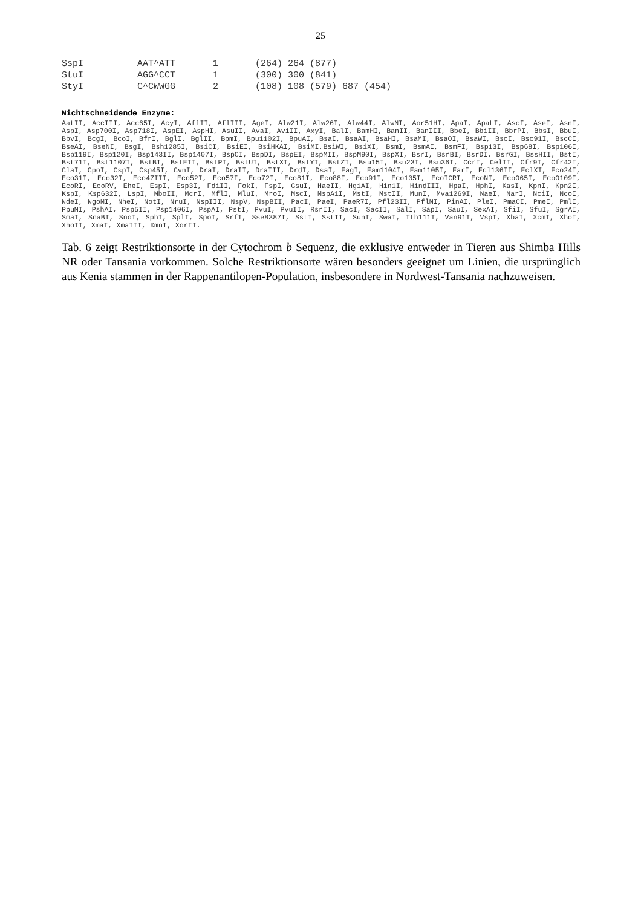25
| SspI | AAT^ATT | 1 | (264) 264 (877) |
| StuI | AGG^CCT | 1 | (300) 300 (841) |
| StyI | C^CWWGG | 2 | (108) 108 (579) 687 (454) |
Nichtschneidende Enzyme:
AatII, AccIII, Acc65I, AcyI, AflII, AflIII, AgeI, Alw21I, Alw26I, Alw44I, AlwNI, Aor51HI, ApaI, ApaLI, AscI, AseI, AsnI, AspI, Asp700I, Asp718I, AspEI, AspHI, AsuII, AvaI, AviII, AxyI, BalI, BamHI, BanII, BanIII, BbeI, BbiII, BbrPI, BbsI, BbuI, BbvI, BcgI, BcoI, BfrI, BglI, BglII, BpmI, Bpu1102I, BpuAI, BsaI, BsaAI, BsaHI, BsaMI, BsaOI, BsaWI, BscI, Bsc91I, BscCI, BseAI, BseNI, BsgI, Bsh1285I, BsiCI, BsiEI, BsiHKAI, BsiMI,BsiWI, BsiXI, BsmI, BsmAI, BsmFI, Bsp13I, Bsp68I, Bsp106I, Bsp119I, Bsp120I, Bsp143II, Bsp1407I, BspCI, BspDI, BspEI, BspMII, BspM90I, BspXI, BsrI, BsrBI, BsrDI, BsrGI, BssHII, BstI, Bst71I, Bst1107I, BstBI, BstEII, BstPI, BstUI, BstXI, BstYI, BstZI, Bsu15I, Bsu23I, Bsu36I, CcrI, CelII, Cfr9I, Cfr42I, ClaI, CpoI, CspI, Csp45I, CvnI, DraI, DraII, DraIII, DrdI, DsaI, EagI, Eam1104I, Eam1105I, EarI, Ecl136II, EclXI, Eco24I, Eco31I, Eco32I, Eco47III, Eco52I, Eco57I, Eco72I, Eco81I, Eco88I, Eco91I, Eco105I, EcoICRI, EcoNI, EcoO65I, EcoO109I, EcoRI, EcoRV, EheI, EspI, Esp3I, FdiII, FokI, FspI, GsuI, HaeII, HgiAI, Hin1I, HindIII, HpaI, HphI, KasI, KpnI, Kpn2I, KspI, Ksp632I, LspI, MboII, McrI, MflI, MluI, MroI, MscI, MspA1I, MstI, MstII, MunI, Mva1269I, NaeI, NarI, NciI, NcoI, NdeI, NgoMI, NheI, NotI, NruI, NspIII, NspV, NspBII, PacI, PaeI, PaeR7I, Pfl23II, PflMI, PinAI, PleI, PmaCI, PmeI, PmlI, PpuMI, PshAI, Psp5II, Psp1406I, PspAI, PstI, PvuI, PvuII, RsrII, SacI, SacII, SalI, SapI, SauI, SexAI, SfiI, SfuI, SgrAI, SmaI, SnaBI, SnoI, SphI, SplI, SpoI, SrfI, Sse8387I, SstI, SstII, SunI, SwaI, Tth111I, Van91I, VspI, XbaI, XcmI, XhoI, XhoII, XmaI, XmaIII, XmnI, XorII.
Tab. 6 zeigt Restriktionsorte in der Cytochrom b Sequenz, die exklusive entweder in Tieren aus Shimba Hills NR oder Tansania vorkommen. Solche Restriktionsorte wären besonders geeignet um Linien, die ursprünglich aus Kenia stammen in der Rappenantilopen-Population, insbesondere in Nordwest-Tansania nachzuweisen.